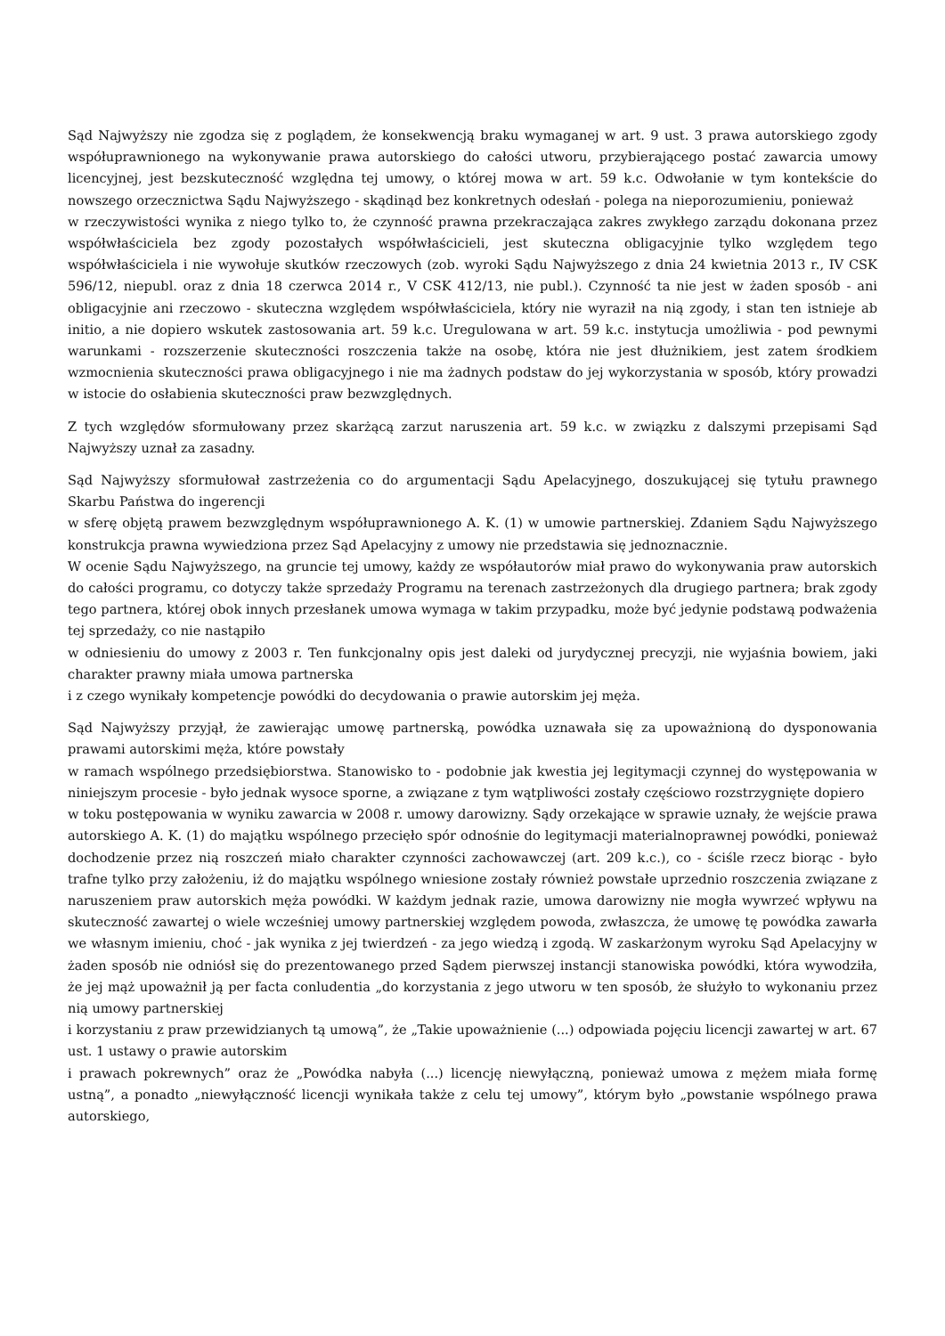Sąd Najwyższy nie zgodza się z poglądem, że konsekwencją braku wymaganej w art. 9 ust. 3 prawa autorskiego zgody współuprawnionego na wykonywanie prawa autorskiego do całości utworu, przybierającego postać zawarcia umowy licencyjnej, jest bezskuteczność względna tej umowy, o której mowa w art. 59 k.c. Odwołanie w tym kontekście do nowszego orzecznictwa Sądu Najwyższego - skądinąd bez konkretnych odesłań - polega na nieporozumieniu, ponieważ
w rzeczywistości wynika z niego tylko to, że czynność prawna przekraczająca zakres zwykłego zarządu dokonana przez współwłaściciela bez zgody pozostałych współwłaścicieli, jest skuteczna obligacyjnie tylko względem tego współwłaściciela i nie wywołuje skutków rzeczowych (zob. wyroki Sądu Najwyższego z dnia 24 kwietnia 2013 r., IV CSK 596/12, niepubl. oraz z dnia 18 czerwca 2014 r., V CSK 412/13, nie publ.). Czynność ta nie jest w żaden sposób - ani obligacyjnie ani rzeczowo - skuteczna względem współwłaściciela, który nie wyraził na nią zgody, i stan ten istnieje ab initio, a nie dopiero wskutek zastosowania art. 59 k.c. Uregulowana w art. 59 k.c. instytucja umożliwia - pod pewnymi warunkami - rozszerzenie skuteczności roszczenia także na osobę, która nie jest dłużnikiem, jest zatem środkiem wzmocnienia skuteczności prawa obligacyjnego i nie ma żadnych podstaw do jej wykorzystania w sposób, który prowadzi w istocie do osłabienia skuteczności praw bezwzględnych.
Z tych względów sformułowany przez skarżącą zarzut naruszenia art. 59 k.c. w związku z dalszymi przepisami Sąd Najwyższy uznał za zasadny.
Sąd Najwyższy sformułował zastrzeżenia co do argumentacji Sądu Apelacyjnego, doszukującej się tytułu prawnego Skarbu Państwa do ingerencji
w sferę objętą prawem bezwzględnym współuprawnionego A. K. (1) w umowie partnerskiej. Zdaniem Sądu Najwyższego konstrukcja prawna wywiedziona przez Sąd Apelacyjny z umowy nie przedstawia się jednoznacznie.
W ocenie Sądu Najwyższego, na gruncie tej umowy, każdy ze współautorów miał prawo do wykonywania praw autorskich do całości programu, co dotyczy także sprzedaży Programu na terenach zastrzeżonych dla drugiego partnera; brak zgody tego partnera, której obok innych przesłanek umowa wymaga w takim przypadku, może być jedynie podstawą podważenia tej sprzedaży, co nie nastąpiło
w odniesieniu do umowy z 2003 r. Ten funkcjonalny opis jest daleki od jurydycznej precyzji, nie wyjaśnia bowiem, jaki charakter prawny miała umowa partnerska
i z czego wynikały kompetencje powódki do decydowania o prawie autorskim jej męża.
Sąd Najwyższy przyjął, że zawierając umowę partnerską, powódka uznawała się za upoważnioną do dysponowania prawami autorskimi męża, które powstały
w ramach wspólnego przedsiębiorstwa. Stanowisko to - podobnie jak kwestia jej legitymacji czynnej do występowania w niniejszym procesie - było jednak wysoce sporne, a związane z tym wątpliwości zostały częściowo rozstrzygnięte dopiero
w toku postępowania w wyniku zawarcia w 2008 r. umowy darowizny. Sądy orzekające w sprawie uznały, że wejście prawa autorskiego A. K. (1) do majątku wspólnego przecięło spór odnośnie do legitymacji materialnoprawnej powódki, ponieważ dochodzenie przez nią roszczeń miało charakter czynności zachowawczej (art. 209 k.c.), co - ściśle rzecz biorąc - było trafne tylko przy założeniu, iż do majątku wspólnego wniesione zostały również powstałe uprzednio roszczenia związane z naruszeniem praw autorskich męża powódki. W każdym jednak razie, umowa darowizny nie mogła wywrzeć wpływu na skuteczność zawartej o wiele wcześniej umowy partnerskiej względem powoda, zwłaszcza, że umowę tę powódka zawarła we własnym imieniu, choć - jak wynika z jej twierdzeń - za jego wiedzą i zgodą. W zaskarżonym wyroku Sąd Apelacyjny w żaden sposób nie odniósł się do prezentowanego przed Sądem pierwszej instancji stanowiska powódki, która wywodziła, że jej mąż upoważnił ją per facta conludentia „do korzystania z jego utworu w ten sposób, że służyło to wykonaniu przez nią umowy partnerskiej
i korzystaniu z praw przewidzianych tą umową”, że „Takie upoważnienie (...) odpowiada pojęciu licencji zawartej w art. 67 ust. 1 ustawy o prawie autorskim
i prawach pokrewnych” oraz że „Powódka nabyła (...) licencję niewyłączną, ponieważ umowa z mężem miała formę ustną”, a ponadto „niewyłączność licencji wynikała także z celu tej umowy”, którym było „powstanie wspólnego prawa autorskiego,